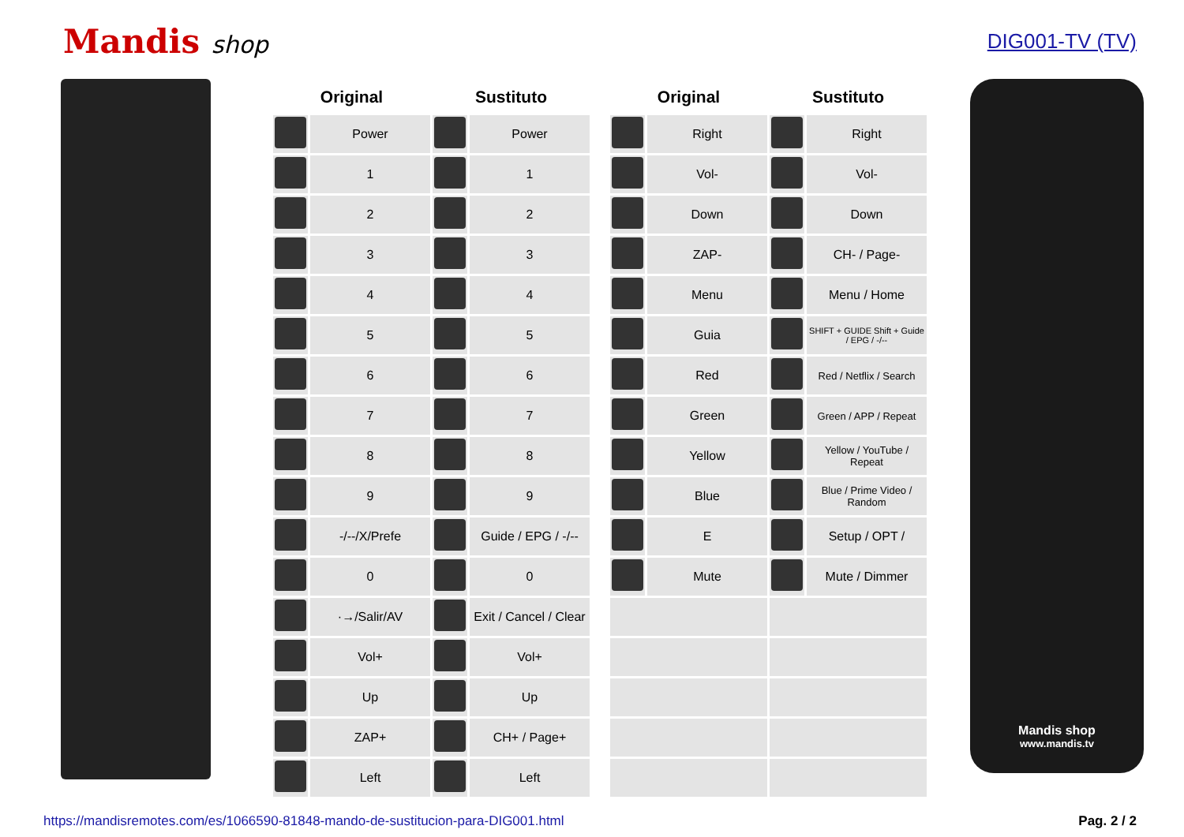Mandis shop
DIG001-TV (TV)
| Original | | Sustituto | |
| --- | --- | --- | --- |
| | Power | | Power |
| | 1 | | 1 |
| | 2 | | 2 |
| | 3 | | 3 |
| | 4 | | 4 |
| | 5 | | 5 |
| | 6 | | 6 |
| | 7 | | 7 |
| | 8 | | 8 |
| | 9 | | 9 |
| | -/--/X/Prefe | | Guide / EPG / -/-- |
| | 0 | | 0 |
| | ·→/Salir/AV | | Exit / Cancel / Clear |
| | Vol+ | | Vol+ |
| | Up | | Up |
| | ZAP+ | | CH+ / Page+ |
| | Left | | Left |
| Original | | Sustituto | |
| --- | --- | --- | --- |
| | Right | | Right |
| | Vol- | | Vol- |
| | Down | | Down |
| | ZAP- | | CH- / Page- |
| | Menu | | Menu / Home |
| | Guia | | SHIFT + GUIDE Shift + Guide / EPG / -/-- |
| | Red | | Red / Netflix / Search |
| | Green | | Green / APP / Repeat |
| | Yellow | | Yellow / YouTube / Repeat |
| | Blue | | Blue / Prime Video / Random |
| | E | | Setup / OPT / |
| | Mute | | Mute / Dimmer |
Mandis shop
www.mandis.tv
https://mandisremotes.com/es/1066590-81848-mando-de-sustitucion-para-DIG001.html Pag. 2 / 2